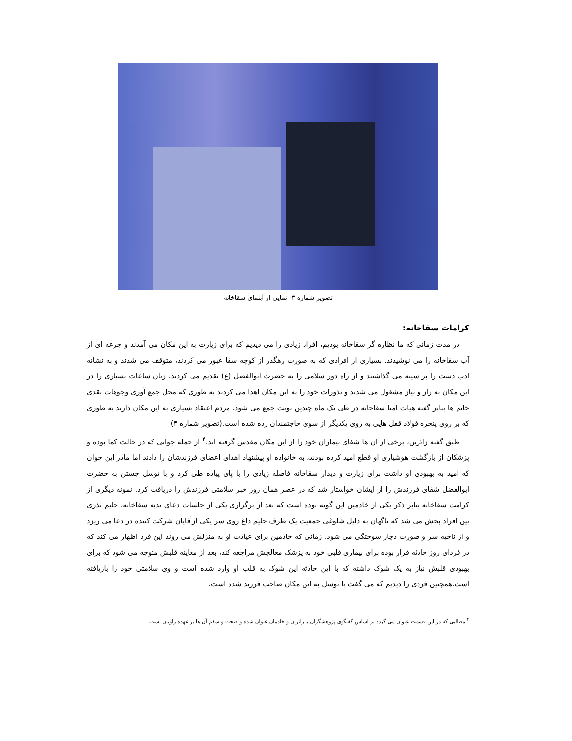تصویر شماره ۳- نمایی از آبنمای سقاخانه
کرامات سقاخانه:
در مدت زمانی که ما نظاره گر سقاخانه بودیم، افراد زیادی را می دیدیم که برای زیارت به این مکان می آمدند و جرعه ای از آب سقاخانه را می نوشیدند. بسیاری از افرادی که به صورت رهگذر از کوچه سقا عبور می کردند، متوقف می شدند و به نشانه ادب دست را بر سینه می گذاشتند و از راه دور سلامی را به حضرت ابوالفضل (ع) تقدیم می کردند. زنان ساعات بسیاری را در این مکان به راز و نیاز مشغول می شدند و نذورات خود را به این مکان اهدا می کردند به طوری که محل جمع آوری وجوهات نقدی خانم ها بنابر گفته هیات امنا سقاخانه در طی یک ماه چندین نوبت جمع می شود. مردم اعتقاد بسیاری به این مکان دارند به طوری که بر روی پنجره فولاد قفل هایی به روی یکدیگر از سوی حاجتمندان زده شده است.(تصویر شماره ۴)
طبق گفته زائرین، برخی از آن ها شفای بیماران خود را از این مکان مقدس گرفته اند.<sup>۴</sup> از جمله جوانی که در حالت کما بوده و پزشکان از بازگشت هوشیاری او قطع امید کرده بودند، به خانواده او پیشنهاد اهدای اعضای فرزندشان را دادند اما مادر این جوان که امید به بهبودی او داشت برای زیارت و دیدار سقاخانه فاصله زیادی را با پای پیاده طی کرد و با توسل جستن به حضرت ابوالفضل شفای فرزندش را از ایشان خواستار شد که در عصر همان روز خبر سلامتی فرزندش را دریافت کرد. نمونه دیگری از کرامت سقاخانه بنابر ذکر یکی از خادمین این گونه بوده است که بعد از برگزاری یکی از جلسات دعای ندبه سقاخانه، حلیم نذری بین افراد پخش می شد که ناگهان به دلیل شلوغی جمعیت یک ظرف حلیم داغ روی سر یکی ازآقایان شرکت کننده در دعا می ریزد و از ناحیه سر و صورت دچار سوختگی می شود. زمانی که خادمین برای عیادت او به منزلش می روند این فرد اظهار می کند که در فردای روز حادثه قرار بوده برای بیماری قلبی خود به پزشک معالجش مراجعه کند، بعد از معاینه قلبش متوجه می شود که برای بهبودی قلبش نیاز به یک شوک داشته که با این حادثه این شوک به قلب او وارد شده است و وی سلامتی خود را بازیافته است.همچنین فردی را دیدیم که می گفت با توسل به این مکان صاحب فرزند شده است.
<sup>۴</sup> مطالبی که در این قسمت عنوان می گردد بر اساس گفتگوی پژوهشگران با زائران و خادمان عنوان شده و صحت و سقم آن ها بر عهده راویان است.